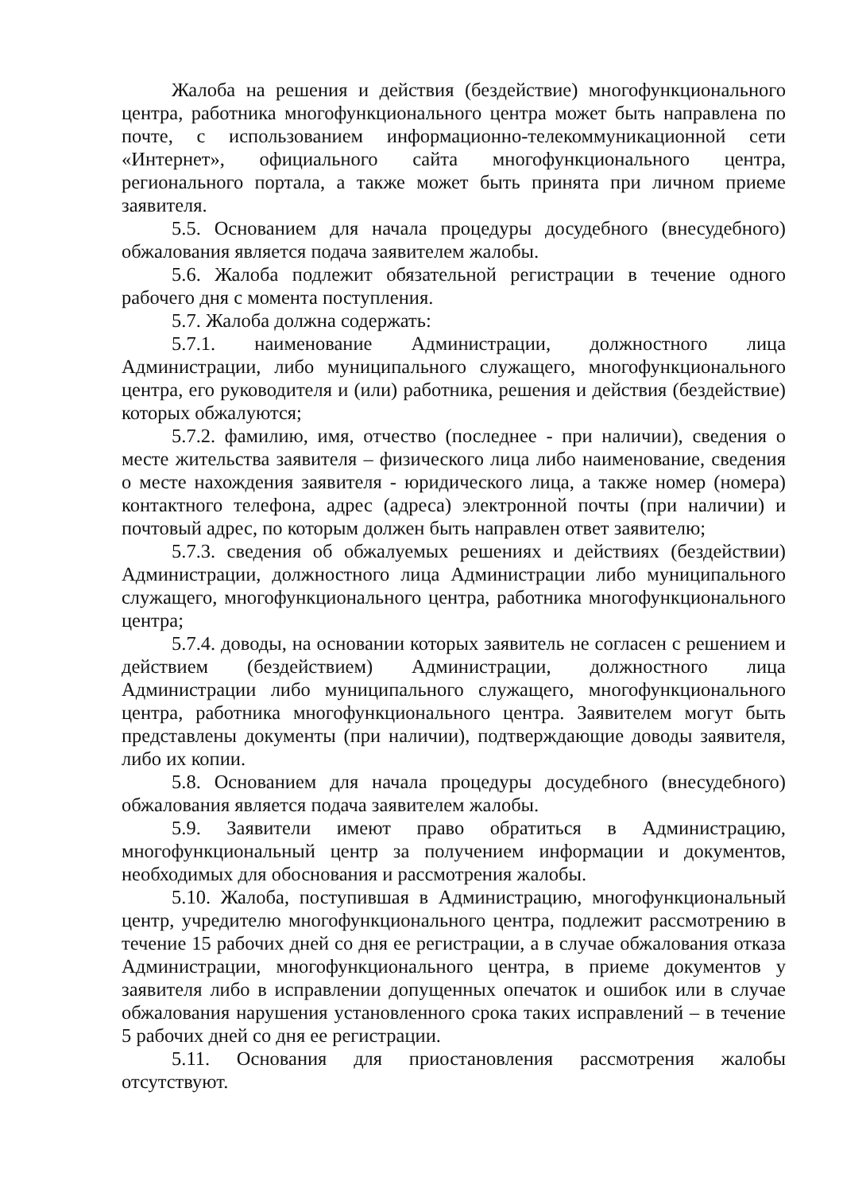Жалоба на решения и действия (бездействие) многофункционального центра, работника многофункционального центра может быть направлена по почте, с использованием информационно-телекоммуникационной сети «Интернет», официального сайта многофункционального центра, регионального портала, а также может быть принята при личном приеме заявителя.
5.5. Основанием для начала процедуры досудебного (внесудебного) обжалования является подача заявителем жалобы.
5.6. Жалоба подлежит обязательной регистрации в течение одного рабочего дня с момента поступления.
5.7. Жалоба должна содержать:
5.7.1. наименование Администрации, должностного лица Администрации, либо муниципального служащего, многофункционального центра, его руководителя и (или) работника, решения и действия (бездействие) которых обжалуются;
5.7.2. фамилию, имя, отчество (последнее - при наличии), сведения о месте жительства заявителя – физического лица либо наименование, сведения о месте нахождения заявителя - юридического лица, а также номер (номера) контактного телефона, адрес (адреса) электронной почты (при наличии) и почтовый адрес, по которым должен быть направлен ответ заявителю;
5.7.3. сведения об обжалуемых решениях и действиях (бездействии) Администрации, должностного лица Администрации либо муниципального служащего, многофункционального центра, работника многофункционального центра;
5.7.4. доводы, на основании которых заявитель не согласен с решением и действием (бездействием) Администрации, должностного лица Администрации либо муниципального служащего, многофункционального центра, работника многофункционального центра. Заявителем могут быть представлены документы (при наличии), подтверждающие доводы заявителя, либо их копии.
5.8. Основанием для начала процедуры досудебного (внесудебного) обжалования является подача заявителем жалобы.
5.9. Заявители имеют право обратиться в Администрацию, многофункциональный центр за получением информации и документов, необходимых для обоснования и рассмотрения жалобы.
5.10. Жалоба, поступившая в Администрацию, многофункциональный центр, учредителю многофункционального центра, подлежит рассмотрению в течение 15 рабочих дней со дня ее регистрации, а в случае обжалования отказа Администрации, многофункционального центра, в приеме документов у заявителя либо в исправлении допущенных опечаток и ошибок или в случае обжалования нарушения установленного срока таких исправлений – в течение 5 рабочих дней со дня ее регистрации.
5.11. Основания для приостановления рассмотрения жалобы отсутствуют.